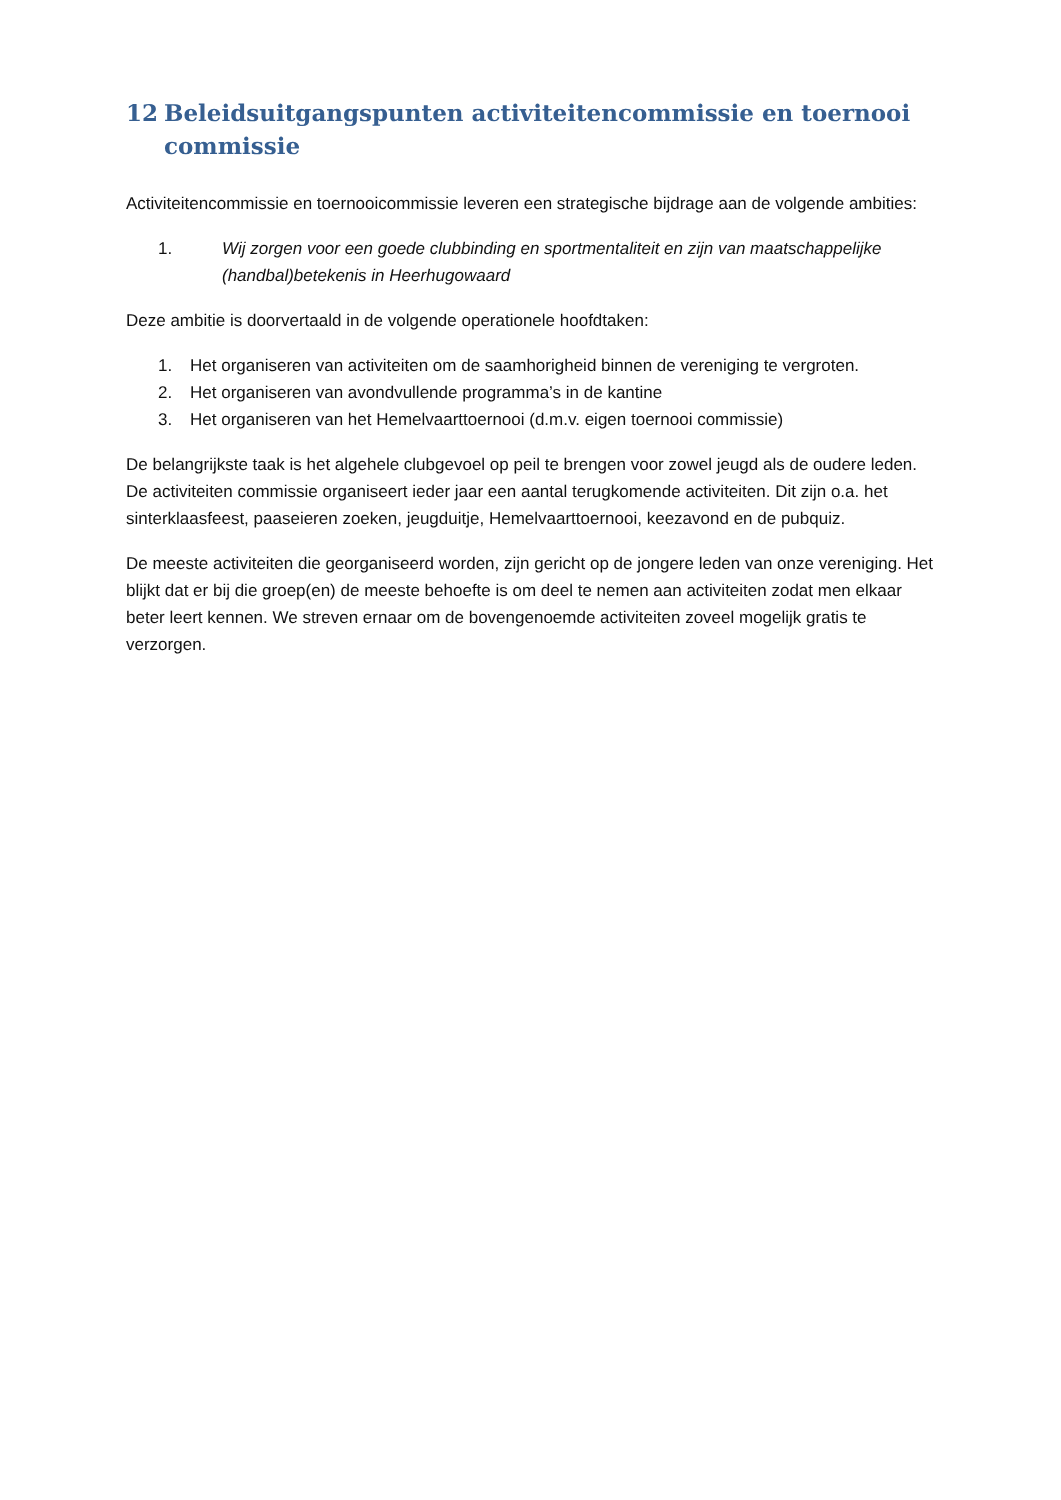12 Beleidsuitgangspunten activiteitencommissie en toernooi commissie
Activiteitencommissie en toernooicommissie leveren een strategische bijdrage aan de volgende ambities:
1. Wij zorgen voor een goede clubbinding en sportmentaliteit en zijn van maatschappelijke (handbal)betekenis in Heerhugowaard
Deze ambitie is doorvertaald in de volgende operationele hoofdtaken:
1. Het organiseren van activiteiten om de saamhorigheid binnen de vereniging te vergroten.
2. Het organiseren van avondvullende programma’s in de kantine
3. Het organiseren van het Hemelvaarttoernooi (d.m.v. eigen toernooi commissie)
De belangrijkste taak is het algehele clubgevoel op peil te brengen voor zowel jeugd als de oudere leden. De activiteiten commissie organiseert ieder jaar een aantal terugkomende activiteiten. Dit zijn o.a. het sinterklaasfeest, paaseieren zoeken, jeugduitje, Hemelvaarttoernooi, keezavond en de pubquiz.
De meeste activiteiten die georganiseerd worden, zijn gericht op de jongere leden van onze vereniging. Het blijkt dat er bij die groep(en) de meeste behoefte is om deel te nemen aan activiteiten zodat men elkaar beter leert kennen. We streven ernaar om de bovengenoemde activiteiten zoveel mogelijk gratis te verzorgen.